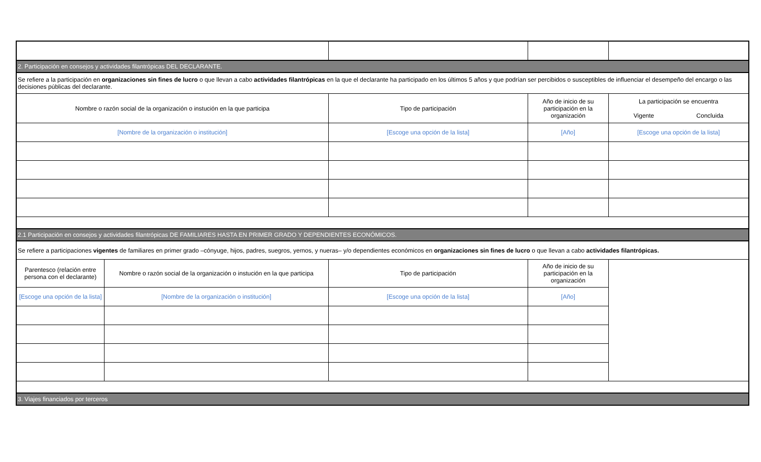| 2. Participación en consejos y actividades filantrópicas DEL DECLARANTE. | | | | |
| Se refiere a la participación en organizaciones sin fines de lucro o que llevan a cabo actividades filantrópicas en la que el declarante ha participado en los últimos 5 años y que podrían ser percibidos o susceptibles de influenciar el desempeño del encargo o las decisiones públicas del declarante. | | | | |
| Nombre o razón social de la organización o instución en la que participa | | Tipo de participación | Año de inicio de su participación en la organización | La participación se encuentra Vigente Concluida |
| [Nombre de la organización o institución] | | [Escoge una opción de la lista] | [Año] | [Escoge una opción de la lista] |
| 2.1 Participación en consejos y actividades filantrópicas DE FAMILIARES HASTA EN PRIMER GRADO Y DEPENDIENTES ECONÓMICOS. | | | | |
| Se refiere a participaciones vigentes de familiares en primer grado –cónyuge, hijos, padres, suegros, yernos, y nueras– y/o dependientes económicos en organizaciones sin fines de lucro o que llevan a cabo actividades filantrópicas. | | | | |
| Parentesco (relación entre persona con el declarante) | Nombre o razón social de la organización o instución en la que participa | Tipo de participación | Año de inicio de su participación en la organización | |
| [Escoge una opción de la lista] | [Nombre de la organización o institución] | [Escoge una opción de la lista] | [Año] | |
| 3. Viajes financiados por terceros | | | | |